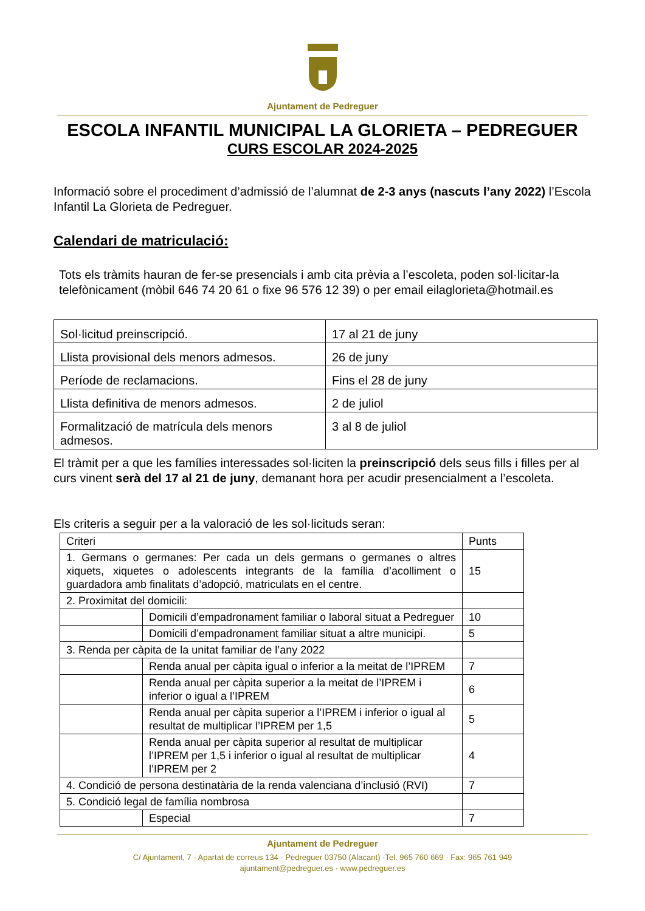Ajuntament de Pedreguer
ESCOLA INFANTIL MUNICIPAL LA GLORIETA – PEDREGUER
CURS ESCOLAR 2024-2025
Informació sobre el procediment d’admissió de l’alumnat de 2-3 anys (nascuts l’any 2022) l’Escola Infantil La Glorieta de Pedreguer.
Calendari de matriculació:
Tots els tràmits hauran de fer-se presencials i amb cita prèvia a l’escoleta, poden sol·licitar-la telefònicament (mòbil 646 74 20 61 o fixe 96 576 12 39) o per email eilaglorieta@hotmail.es
| Sol·licitud preinscripció. | 17 al 21 de juny |
| Llista provisional dels menors admesos. | 26 de juny |
| Període de reclamacions. | Fins el 28 de juny |
| Llista definitiva de menors admesos. | 2 de juliol |
| Formalització de matrícula dels menors admesos. | 3 al 8 de juliol |
El tràmit per a que les famílies interessades sol·liciten la preinscripció dels seus fills i filles per al curs vinent serà del 17 al 21 de juny, demanant hora per acudir presencialment a l’escoleta.
Els criteris a seguir per a la valoració de les sol·licituds seran:
| Criteri | | Punts |
| 1. Germans o germanes: Per cada un dels germans o germanes o altres xiquets, xiquetes o adolescents integrants de la família d’acolliment o guardadora amb finalitats d’adopció, matriculats en el centre. | | 15 |
| 2. Proximitat del domicili: | | |
| | Domicili d’empadronament familiar o laboral situat a Pedreguer | 10 |
| | Domicili d’empadronament familiar situat a altre municipi. | 5 |
| 3. Renda per càpita de la unitat familiar de l’any 2022 | | |
| | Renda anual per càpita igual o inferior a la meitat de l’IPREM | 7 |
| | Renda anual per càpita superior a la meitat de l’IPREM i inferior o igual a l’IPREM | 6 |
| | Renda anual per càpita superior a l’IPREM i inferior o igual al resultat de multiplicar l’IPREM per 1,5 | 5 |
| | Renda anual per càpita superior al resultat de multiplicar l’IPREM per 1,5 i inferior o igual al resultat de multiplicar l’IPREM per 2 | 4 |
| 4. Condició de persona destinatària de la renda valenciana d’inclusió (RVI) | | 7 |
| 5. Condició legal de família nombrosa | | |
| | Especial | 7 |
Ajuntament de Pedreguer
C/ Ajuntament, 7 · Apartat de correus 134 · Pedreguer 03750 (Alacant) ·Tel. 965 760 669 · Fax: 965 761 949
ajuntament@pedreguer.es · www.pedreguer.es